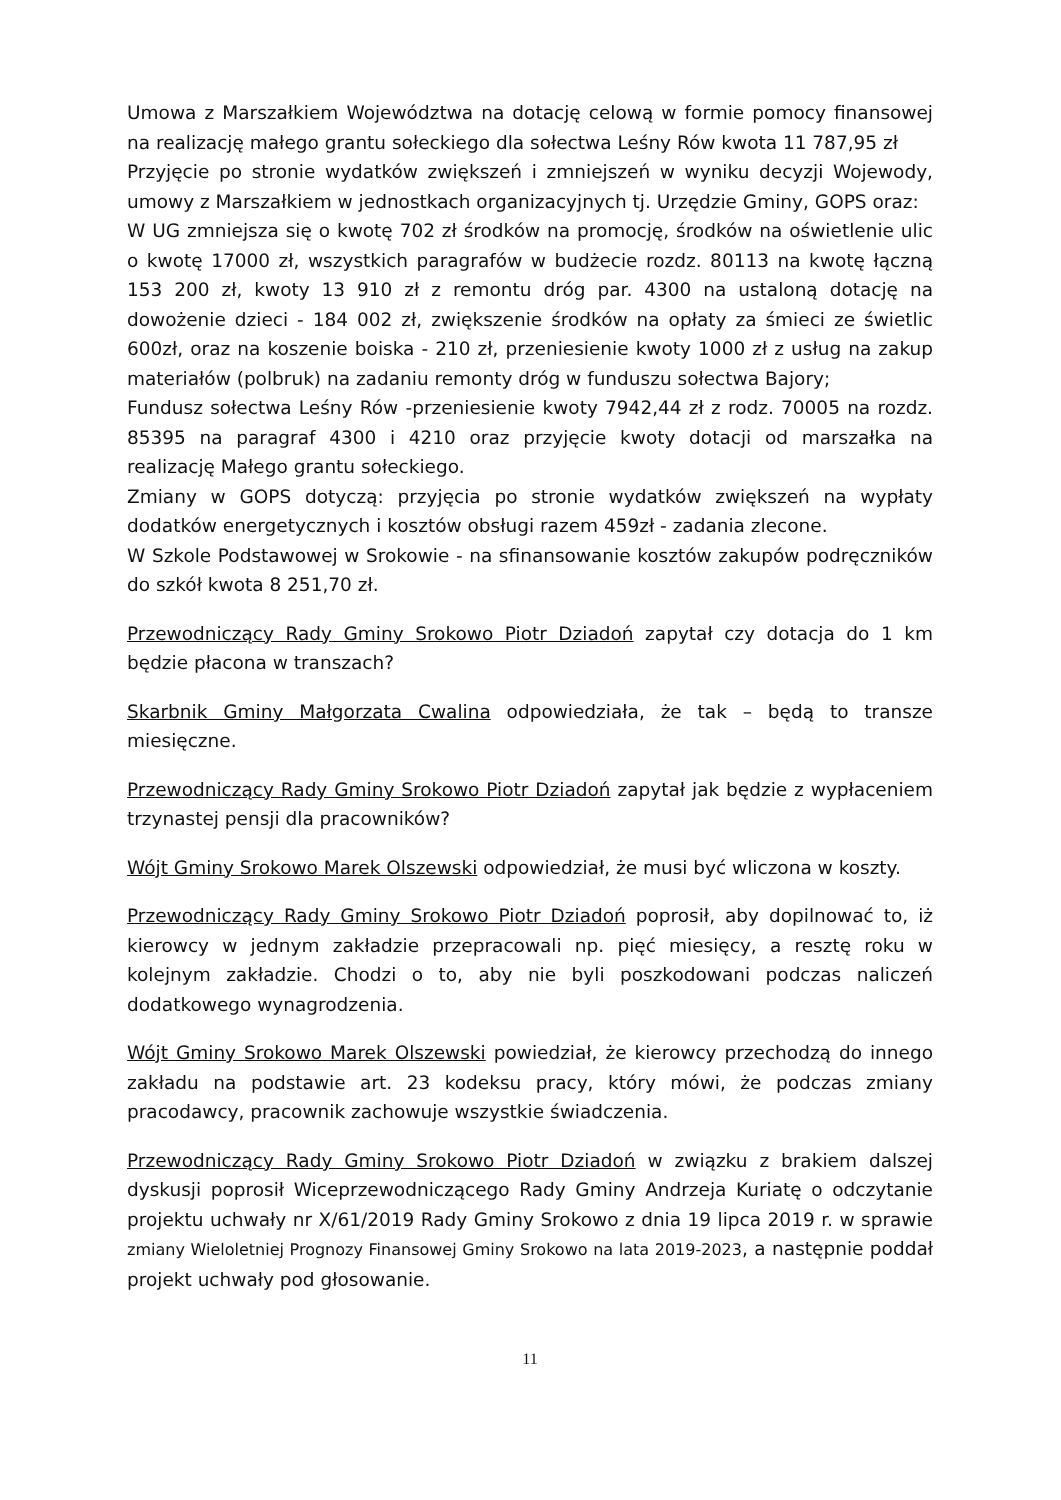Umowa z Marszałkiem Województwa na dotację celową w formie pomocy finansowej na realizację małego grantu sołeckiego dla sołectwa Leśny Rów kwota 11 787,95 zł
Przyjęcie po stronie wydatków zwiększeń i zmniejszeń w wyniku decyzji Wojewody, umowy z Marszałkiem w jednostkach organizacyjnych tj. Urzędzie Gminy, GOPS oraz:
W UG zmniejsza się o kwotę 702 zł środków na promocję, środków na oświetlenie ulic o kwotę 17000 zł, wszystkich paragrafów w budżecie rozdz. 80113 na kwotę łączną 153 200 zł, kwoty 13 910 zł z remontu dróg par. 4300 na ustaloną dotację na dowożenie dzieci - 184 002 zł, zwiększenie środków na opłaty za śmieci ze świetlic 600zł, oraz na koszenie boiska - 210 zł, przeniesienie kwoty 1000 zł z usług na zakup materiałów (polbruk) na zadaniu remonty dróg w funduszu sołectwa Bajory;
Fundusz sołectwa Leśny Rów -przeniesienie kwoty 7942,44 zł z rodz. 70005 na rozdz. 85395 na paragraf 4300 i 4210 oraz przyjęcie kwoty dotacji od marszałka na realizację Małego grantu sołeckiego.
Zmiany w GOPS dotyczą: przyjęcia po stronie wydatków zwiększeń na wypłaty dodatków energetycznych i kosztów obsługi razem 459zł - zadania zlecone.
W Szkole Podstawowej w Srokowie - na sfinansowanie kosztów zakupów podręczników do szkół kwota 8 251,70 zł.
Przewodniczący Rady Gminy Srokowo Piotr Dziadoń zapytał czy dotacja do 1 km będzie płacona w transzach?
Skarbnik Gminy Małgorzata Cwalina odpowiedziała, że tak – będą to transze miesięczne.
Przewodniczący Rady Gminy Srokowo Piotr Dziadoń zapytał jak będzie z wypłaceniem trzynastej pensji dla pracowników?
Wójt Gminy Srokowo Marek Olszewski odpowiedział, że musi być wliczona w koszty.
Przewodniczący Rady Gminy Srokowo Piotr Dziadoń poprosił, aby dopilnować to, iż kierowcy w jednym zakładzie przepracowali np. pięć miesięcy, a resztę roku w kolejnym zakładzie. Chodzi o to, aby nie byli poszkodowani podczas naliczeń dodatkowego wynagrodzenia.
Wójt Gminy Srokowo Marek Olszewski powiedział, że kierowcy przechodzą do innego zakładu na podstawie art. 23 kodeksu pracy, który mówi, że podczas zmiany pracodawcy, pracownik zachowuje wszystkie świadczenia.
Przewodniczący Rady Gminy Srokowo Piotr Dziadoń w związku z brakiem dalszej dyskusji poprosił Wiceprzewodniczącego Rady Gminy Andrzeja Kuriatę o odczytanie projektu uchwały nr X/61/2019 Rady Gminy Srokowo z dnia 19 lipca 2019 r. w sprawie zmiany Wieloletniej Prognozy Finansowej Gminy Srokowo na lata 2019-2023, a następnie poddał projekt uchwały pod głosowanie.
11